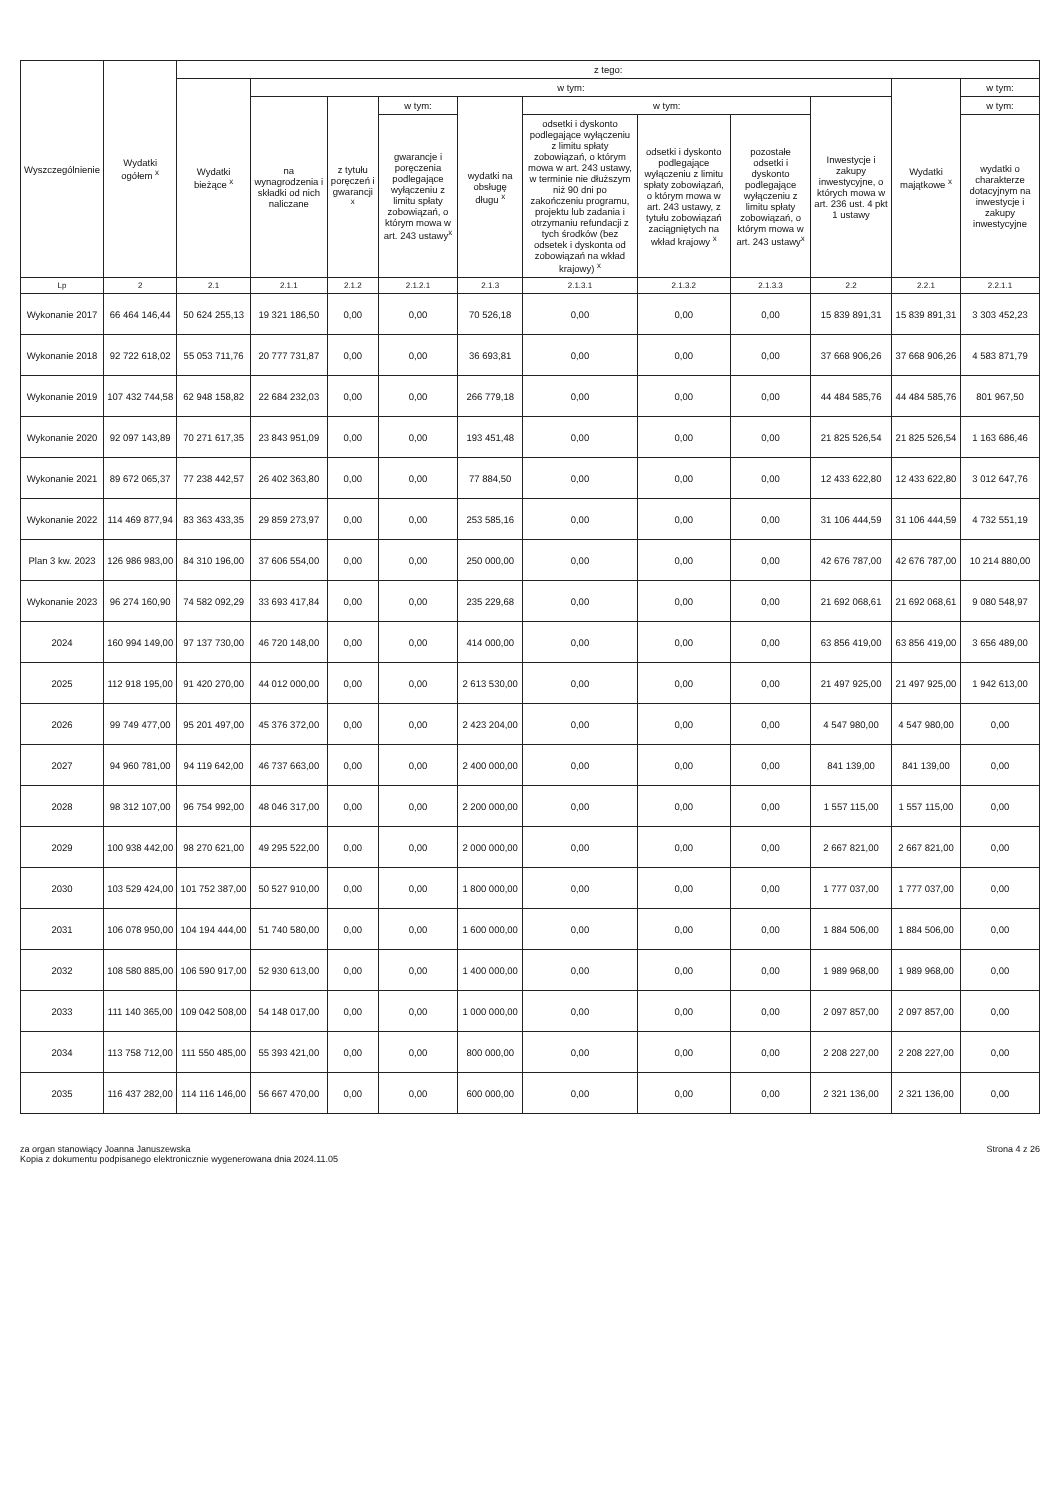| Wyszczególnienie | Wydatki ogółem <sup>x</sup> | z tego: | | | | | | | | | | |
| --- | --- | --- | --- | --- | --- | --- | --- | --- | --- | --- | --- | --- |
| | | Wydatki bieżące <sup>x</sup> | w tym: | | | | | | | | Wydatki majątkowe <sup>x</sup> | w tym: |
| | | | na wynagrodzenia i składki od nich naliczane | z tytułu poręczeń i gwarancji <sup>x</sup> | w tym: | wydatki na obsługę długu <sup>x</sup> | w tym: | | | Inwestycje i zakupy inwestycyjne, o których mowa w art. 236 ust. 4 pkt 1 ustawy | | w tym: |
| | | | | | gwarancje i poręczenia podlegające wyłączeniu z limitu spłaty zobowiązań, o którym mowa w art. 243 ustawy<sup>x</sup> | | odsetki i dyskonto podlegające wyłączeniu z limitu spłaty zobowiązań, o którym mowa w art. 243 ustawy, w terminie nie dłuższym niż 90 dni po zakończeniu programu, projektu lub zadania i otrzymaniu refundacji z tych środków (bez odsetek i dyskonta od zobowiązań na wkład krajowy) <sup>x</sup> | odsetki i dyskonto podlegające wyłączeniu z limitu spłaty zobowiązań, o którym mowa w art. 243 ustawy, z tytułu zobowiązań zaciągniętych na wkład krajowy <sup>x</sup> | pozostałe odsetki i dyskonto podlegające wyłączeniu z limitu spłaty zobowiązań, o którym mowa w art. 243 ustawy<sup>x</sup> | | | wydatki o charakterze dotacyjnym na inwestycje i zakupy inwestycyjne |
| Lp | 2 | 2.1 | 2.1.1 | 2.1.2 | 2.1.2.1 | 2.1.3 | 2.1.3.1 | 2.1.3.2 | 2.1.3.3 | 2.2 | 2.2.1 | 2.2.1.1 |
| Wykonanie 2017 | 66 464 146,44 | 50 624 255,13 | 19 321 186,50 | 0,00 | 0,00 | 70 526,18 | 0,00 | 0,00 | 0,00 | 15 839 891,31 | 15 839 891,31 | 3 303 452,23 |
| Wykonanie 2018 | 92 722 618,02 | 55 053 711,76 | 20 777 731,87 | 0,00 | 0,00 | 36 693,81 | 0,00 | 0,00 | 0,00 | 37 668 906,26 | 37 668 906,26 | 4 583 871,79 |
| Wykonanie 2019 | 107 432 744,58 | 62 948 158,82 | 22 684 232,03 | 0,00 | 0,00 | 266 779,18 | 0,00 | 0,00 | 0,00 | 44 484 585,76 | 44 484 585,76 | 801 967,50 |
| Wykonanie 2020 | 92 097 143,89 | 70 271 617,35 | 23 843 951,09 | 0,00 | 0,00 | 193 451,48 | 0,00 | 0,00 | 0,00 | 21 825 526,54 | 21 825 526,54 | 1 163 686,46 |
| Wykonanie 2021 | 89 672 065,37 | 77 238 442,57 | 26 402 363,80 | 0,00 | 0,00 | 77 884,50 | 0,00 | 0,00 | 0,00 | 12 433 622,80 | 12 433 622,80 | 3 012 647,76 |
| Wykonanie 2022 | 114 469 877,94 | 83 363 433,35 | 29 859 273,97 | 0,00 | 0,00 | 253 585,16 | 0,00 | 0,00 | 0,00 | 31 106 444,59 | 31 106 444,59 | 4 732 551,19 |
| Plan 3 kw. 2023 | 126 986 983,00 | 84 310 196,00 | 37 606 554,00 | 0,00 | 0,00 | 250 000,00 | 0,00 | 0,00 | 0,00 | 42 676 787,00 | 42 676 787,00 | 10 214 880,00 |
| Wykonanie 2023 | 96 274 160,90 | 74 582 092,29 | 33 693 417,84 | 0,00 | 0,00 | 235 229,68 | 0,00 | 0,00 | 0,00 | 21 692 068,61 | 21 692 068,61 | 9 080 548,97 |
| 2024 | 160 994 149,00 | 97 137 730,00 | 46 720 148,00 | 0,00 | 0,00 | 414 000,00 | 0,00 | 0,00 | 0,00 | 63 856 419,00 | 63 856 419,00 | 3 656 489,00 |
| 2025 | 112 918 195,00 | 91 420 270,00 | 44 012 000,00 | 0,00 | 0,00 | 2 613 530,00 | 0,00 | 0,00 | 0,00 | 21 497 925,00 | 21 497 925,00 | 1 942 613,00 |
| 2026 | 99 749 477,00 | 95 201 497,00 | 45 376 372,00 | 0,00 | 0,00 | 2 423 204,00 | 0,00 | 0,00 | 0,00 | 4 547 980,00 | 4 547 980,00 | 0,00 |
| 2027 | 94 960 781,00 | 94 119 642,00 | 46 737 663,00 | 0,00 | 0,00 | 2 400 000,00 | 0,00 | 0,00 | 0,00 | 841 139,00 | 841 139,00 | 0,00 |
| 2028 | 98 312 107,00 | 96 754 992,00 | 48 046 317,00 | 0,00 | 0,00 | 2 200 000,00 | 0,00 | 0,00 | 0,00 | 1 557 115,00 | 1 557 115,00 | 0,00 |
| 2029 | 100 938 442,00 | 98 270 621,00 | 49 295 522,00 | 0,00 | 0,00 | 2 000 000,00 | 0,00 | 0,00 | 0,00 | 2 667 821,00 | 2 667 821,00 | 0,00 |
| 2030 | 103 529 424,00 | 101 752 387,00 | 50 527 910,00 | 0,00 | 0,00 | 1 800 000,00 | 0,00 | 0,00 | 0,00 | 1 777 037,00 | 1 777 037,00 | 0,00 |
| 2031 | 106 078 950,00 | 104 194 444,00 | 51 740 580,00 | 0,00 | 0,00 | 1 600 000,00 | 0,00 | 0,00 | 0,00 | 1 884 506,00 | 1 884 506,00 | 0,00 |
| 2032 | 108 580 885,00 | 106 590 917,00 | 52 930 613,00 | 0,00 | 0,00 | 1 400 000,00 | 0,00 | 0,00 | 0,00 | 1 989 968,00 | 1 989 968,00 | 0,00 |
| 2033 | 111 140 365,00 | 109 042 508,00 | 54 148 017,00 | 0,00 | 0,00 | 1 000 000,00 | 0,00 | 0,00 | 0,00 | 2 097 857,00 | 2 097 857,00 | 0,00 |
| 2034 | 113 758 712,00 | 111 550 485,00 | 55 393 421,00 | 0,00 | 0,00 | 800 000,00 | 0,00 | 0,00 | 0,00 | 2 208 227,00 | 2 208 227,00 | 0,00 |
| 2035 | 116 437 282,00 | 114 116 146,00 | 56 667 470,00 | 0,00 | 0,00 | 600 000,00 | 0,00 | 0,00 | 0,00 | 2 321 136,00 | 2 321 136,00 | 0,00 |
za organ stanowiący Joanna Januszewska
Kopia z dokumentu podpisanego elektronicznie wygenerowana dnia 2024.11.05
Strona 4 z 26